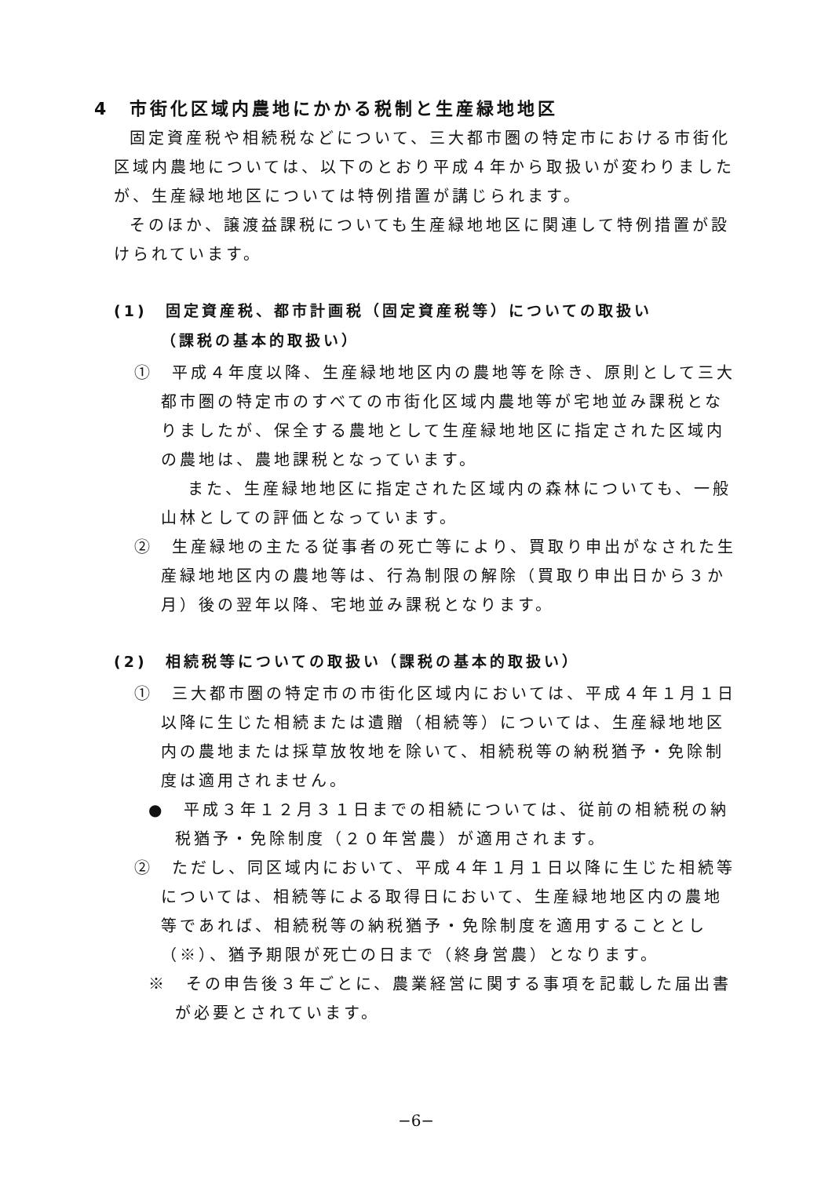4　市街化区域内農地にかかる税制と生産緑地地区
固定資産税や相続税などについて、三大都市圏の特定市における市街化区域内農地については、以下のとおり平成４年から取扱いが変わりましたが、生産緑地地区については特例措置が講じられます。
そのほか、譲渡益課税についても生産緑地地区に関連して特例措置が設けられています。
(1)　固定資産税、都市計画税（固定資産税等）についての取扱い
（課税の基本的取扱い）
①　平成４年度以降、生産緑地地区内の農地等を除き、原則として三大都市圏の特定市のすべての市街化区域内農地等が宅地並み課税となりましたが、保全する農地として生産緑地地区に指定された区域内の農地は、農地課税となっています。
また、生産緑地地区に指定された区域内の森林についても、一般山林としての評価となっています。
②　生産緑地の主たる従事者の死亡等により、買取り申出がなされた生産緑地地区内の農地等は、行為制限の解除（買取り申出日から３か月）後の翌年以降、宅地並み課税となります。
(2)　相続税等についての取扱い（課税の基本的取扱い）
①　三大都市圏の特定市の市街化区域内においては、平成４年１月１日以降に生じた相続または遺贈（相続等）については、生産緑地地区内の農地または採草放牧地を除いて、相続税等の納税猶予・免除制度は適用されません。
●　平成３年１２月３１日までの相続については、従前の相続税の納税猶予・免除制度（２０年営農）が適用されます。
②　ただし、同区域内において、平成４年１月１日以降に生じた相続等については、相続等による取得日において、生産緑地地区内の農地等であれば、相続税等の納税猶予・免除制度を適用することとし（※）、猶予期限が死亡の日まで（終身営農）となります。
※　その申告後３年ごとに、農業経営に関する事項を記載した届出書が必要とされています。
−6−